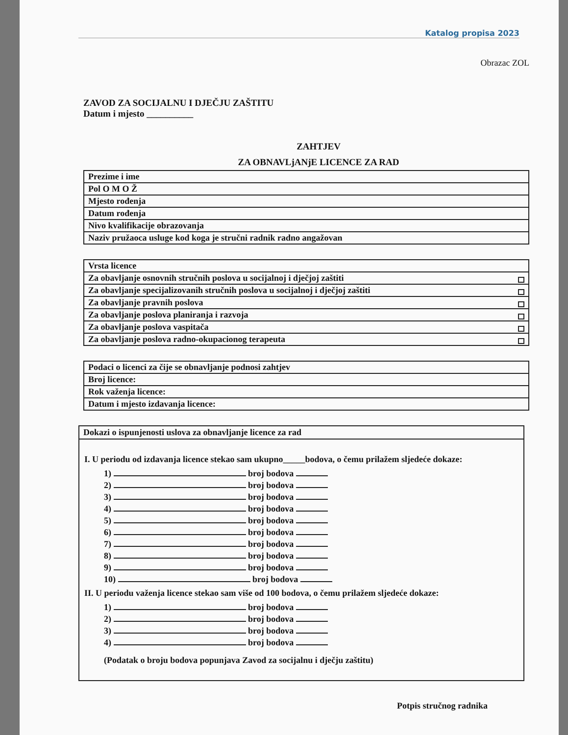Katalog propisa 2023
Obrazac ZOL
ZAVOD ZA SOCIJALNU I DJEČJU ZAŠTITU
Datum i mjesto __________
ZAHTJEV
ZA OBNAVLjANjE LICENCE ZA RAD
| Prezime i ime |
| Pol O M O Ž |
| Mjesto rođenja |
| Datum rođenja |
| Nivo kvalifikacije obrazovanja |
| Naziv pružaoca usluge kod koga je stručni radnik radno angažovan |
| Vrsta licence |
| Za obavljanje osnovnih stručnih poslova u socijalnoj i dječjoj zaštiti |
| Za obavljanje specijalizovanih stručnih poslova u socijalnoj i dječjoj zaštiti |
| Za obavljanje pravnih poslova |
| Za obavljanje poslova planiranja i razvoja |
| Za obavljanje poslova vaspitača |
| Za obavljanje poslova radno-okupacionog terapeuta |
| Podaci o licenci za čije se obnavljanje podnosi zahtjev |
| Broj licence: |
| Rok važenja licence: |
| Datum i mjesto izdavanja licence: |
Dokazi o ispunjenosti uslova za obnavljanje licence za rad
I. U periodu od izdavanja licence stekao sam ukupno_____bodova, o čemu prilažem sljedeće dokaze:
1) broj bodova
2) broj bodova
3) broj bodova
4) broj bodova
5) broj bodova
6) broj bodova
7) broj bodova
8) broj bodova
9) broj bodova
10) broj bodova
II. U periodu važenja licence stekao sam više od 100 bodova, o čemu prilažem sljedeće dokaze:
1) broj bodova
2) broj bodova
3) broj bodova
4) broj bodova
(Podatak o broju bodova popunjava Zavod za socijalnu i dječju zaštitu)
Potpis stručnog radnika
_______________